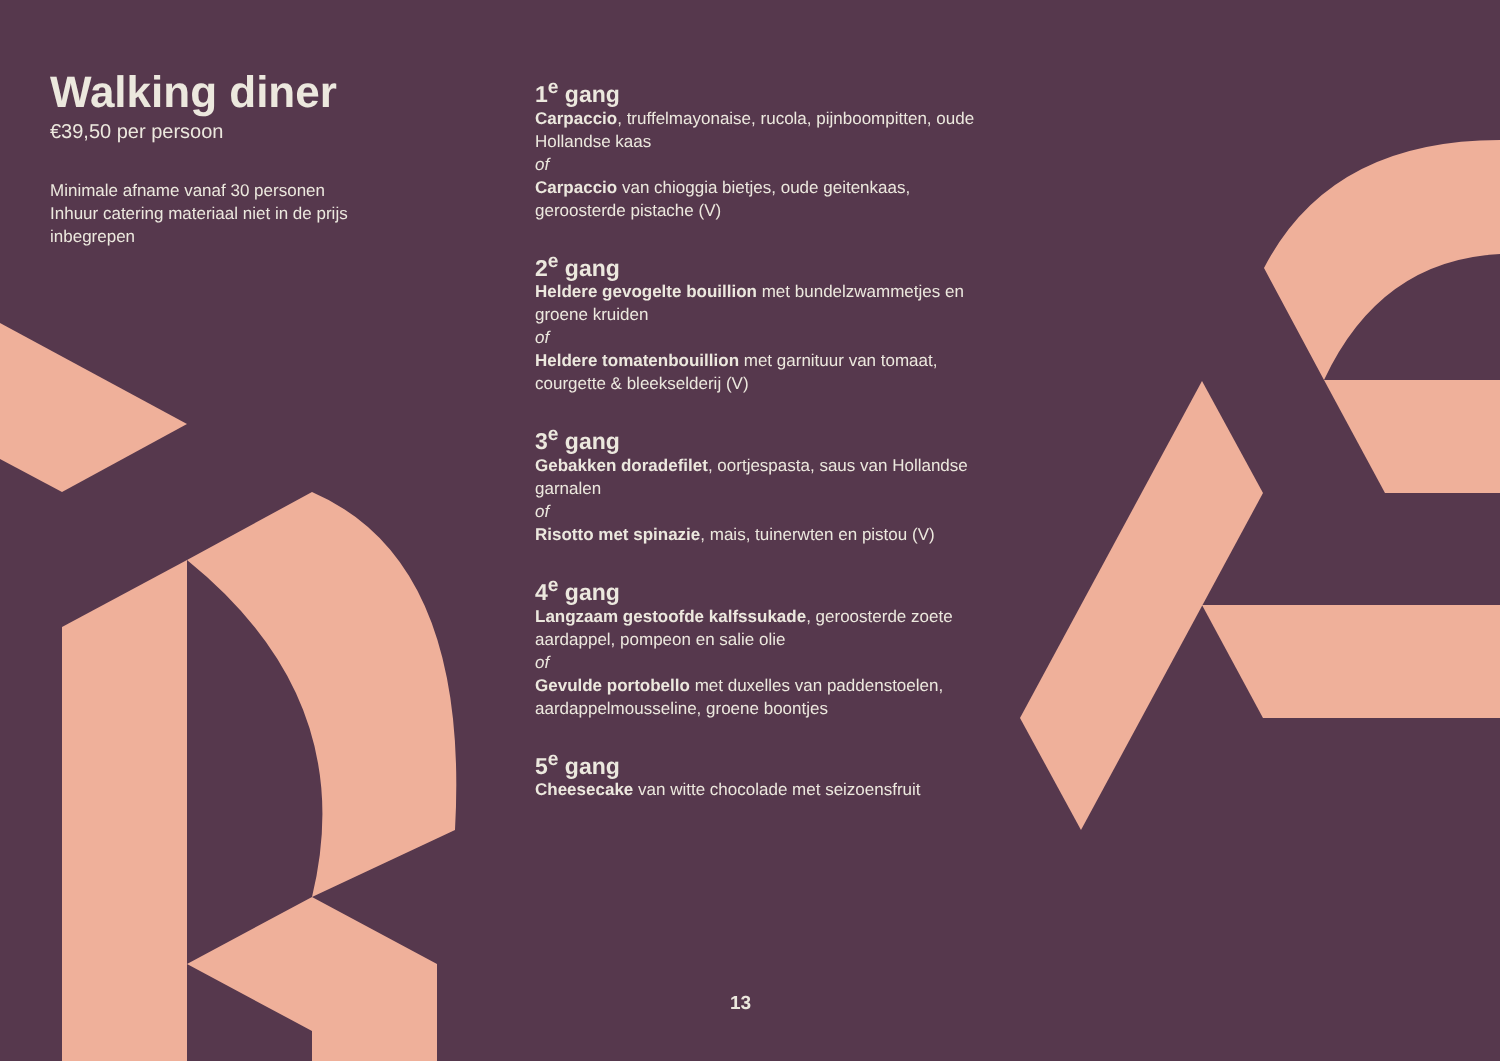Walking diner
€39,50 per persoon
Minimale afname vanaf 30 personen
Inhuur catering materiaal niet in de prijs inbegrepen
1<sup>e</sup> gang
Carpaccio, truffelmayonaise, rucola, pijnboompitten, oude Hollandse kaas
of
Carpaccio van chioggia bietjes, oude geitenkaas, geroosterde pistache (V)
2<sup>e</sup> gang
Heldere gevogelte bouillion met bundelzwammetjes en groene kruiden
of
Heldere tomatenbouillion met garnituur van tomaat, courgette & bleekselderij (V)
3<sup>e</sup> gang
Gebakken doradefilet, oortjespasta, saus van Hollandse garnalen
of
Risotto met spinazie, mais, tuinerwten en pistou (V)
4<sup>e</sup> gang
Langzaam gestoofde kalfssukade, geroosterde zoete aardappel, pompeon en salie olie
of
Gevulde portobello met duxelles van paddenstoelen, aardappelmousseline, groene boontjes
5<sup>e</sup> gang
Cheesecake van witte chocolade met seizoensfruit
13